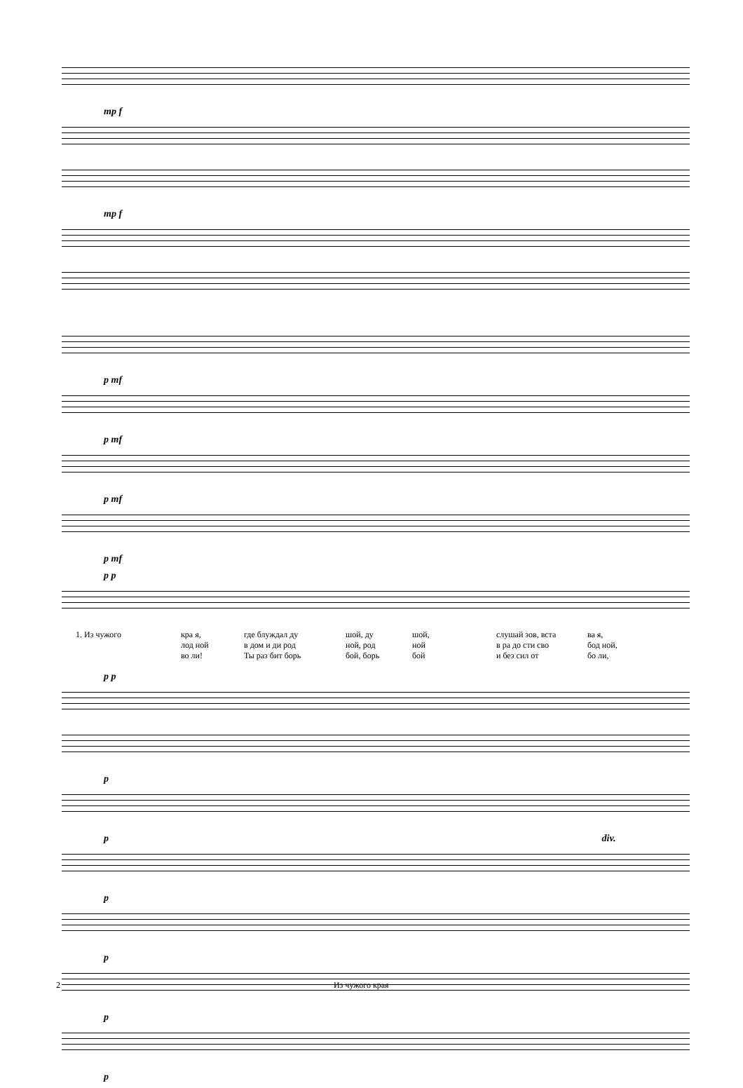mp f
mp f
p mf
p mf
p mf
p mf
p p
1. Из чу­жо­го
кра­ я,
где блуж­дал ду­
шой, ду­
шой,
слу­шай зов, вста­
ва­ я,
­лод­ ной
в дом и­ ди род­
ной, род­
ной
в ра­ до­ сти сво­
бод­ ной,
во­ ли!
Ты раз­ бит борь­
бой, борь­
бой
и без сил от
бо­ ли,
p p
p
p div.
p
p
p
p
2 Из чужого края